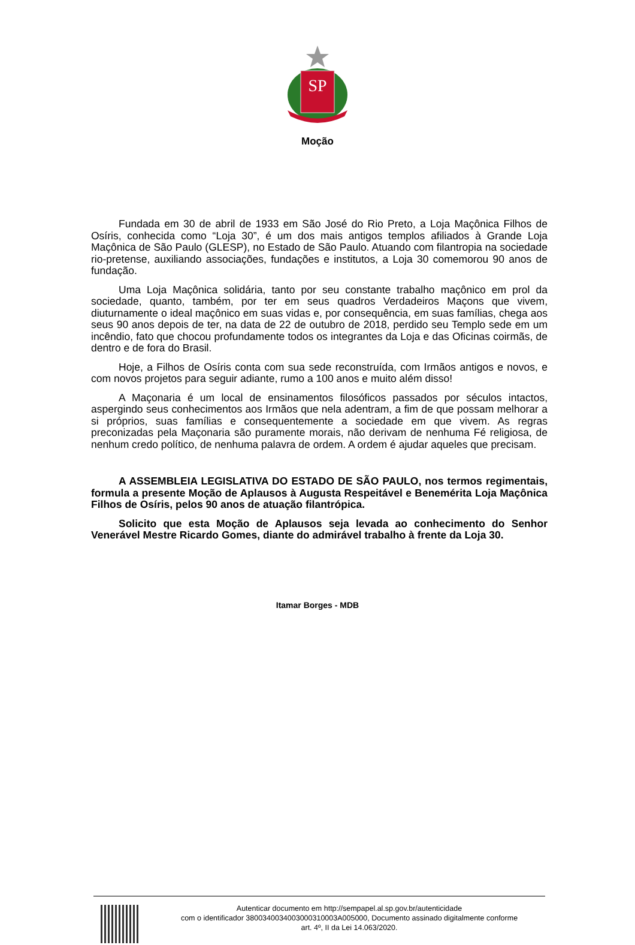SP
Moção
Fundada em 30 de abril de 1933 em São José do Rio Preto, a Loja Maçônica Filhos de Osíris, conhecida como “Loja 30”, é um dos mais antigos templos afiliados à Grande Loja Maçônica de São Paulo (GLESP), no Estado de São Paulo. Atuando com filantropia na sociedade rio-pretense, auxiliando associações, fundações e institutos, a Loja 30 comemorou 90 anos de fundação.
Uma Loja Maçônica solidária, tanto por seu constante trabalho maçônico em prol da sociedade, quanto, também, por ter em seus quadros Verdadeiros Maçons que vivem, diuturnamente o ideal maçônico em suas vidas e, por consequência, em suas famílias, chega aos seus 90 anos depois de ter, na data de 22 de outubro de 2018, perdido seu Templo sede em um incêndio, fato que chocou profundamente todos os integrantes da Loja e das Oficinas coirmãs, de dentro e de fora do Brasil.
Hoje, a Filhos de Osíris conta com sua sede reconstruída, com Irmãos antigos e novos, e com novos projetos para seguir adiante, rumo a 100 anos e muito além disso!
A Maçonaria é um local de ensinamentos filosóficos passados por séculos intactos, aspergindo seus conhecimentos aos Irmãos que nela adentram, a fim de que possam melhorar a si próprios, suas famílias e consequentemente a sociedade em que vivem. As regras preconizadas pela Maçonaria são puramente morais, não derivam de nenhuma Fé religiosa, de nenhum credo político, de nenhuma palavra de ordem. A ordem é ajudar aqueles que precisam.
A ASSEMBLEIA LEGISLATIVA DO ESTADO DE SÃO PAULO, nos termos regimentais, formula a presente Moção de Aplausos à Augusta Respeitável e Benemérita Loja Maçônica Filhos de Osíris, pelos 90 anos de atuação filantrópica.
Solicito que esta Moção de Aplausos seja levada ao conhecimento do Senhor Venerável Mestre Ricardo Gomes, diante do admirável trabalho à frente da Loja 30.
Itamar Borges - MDB
Autenticar documento em http://sempapel.al.sp.gov.br/autenticidade
com o identificador 3800340034003000310003A005000, Documento assinado digitalmente conforme
art. 4º, II da Lei 14.063/2020.